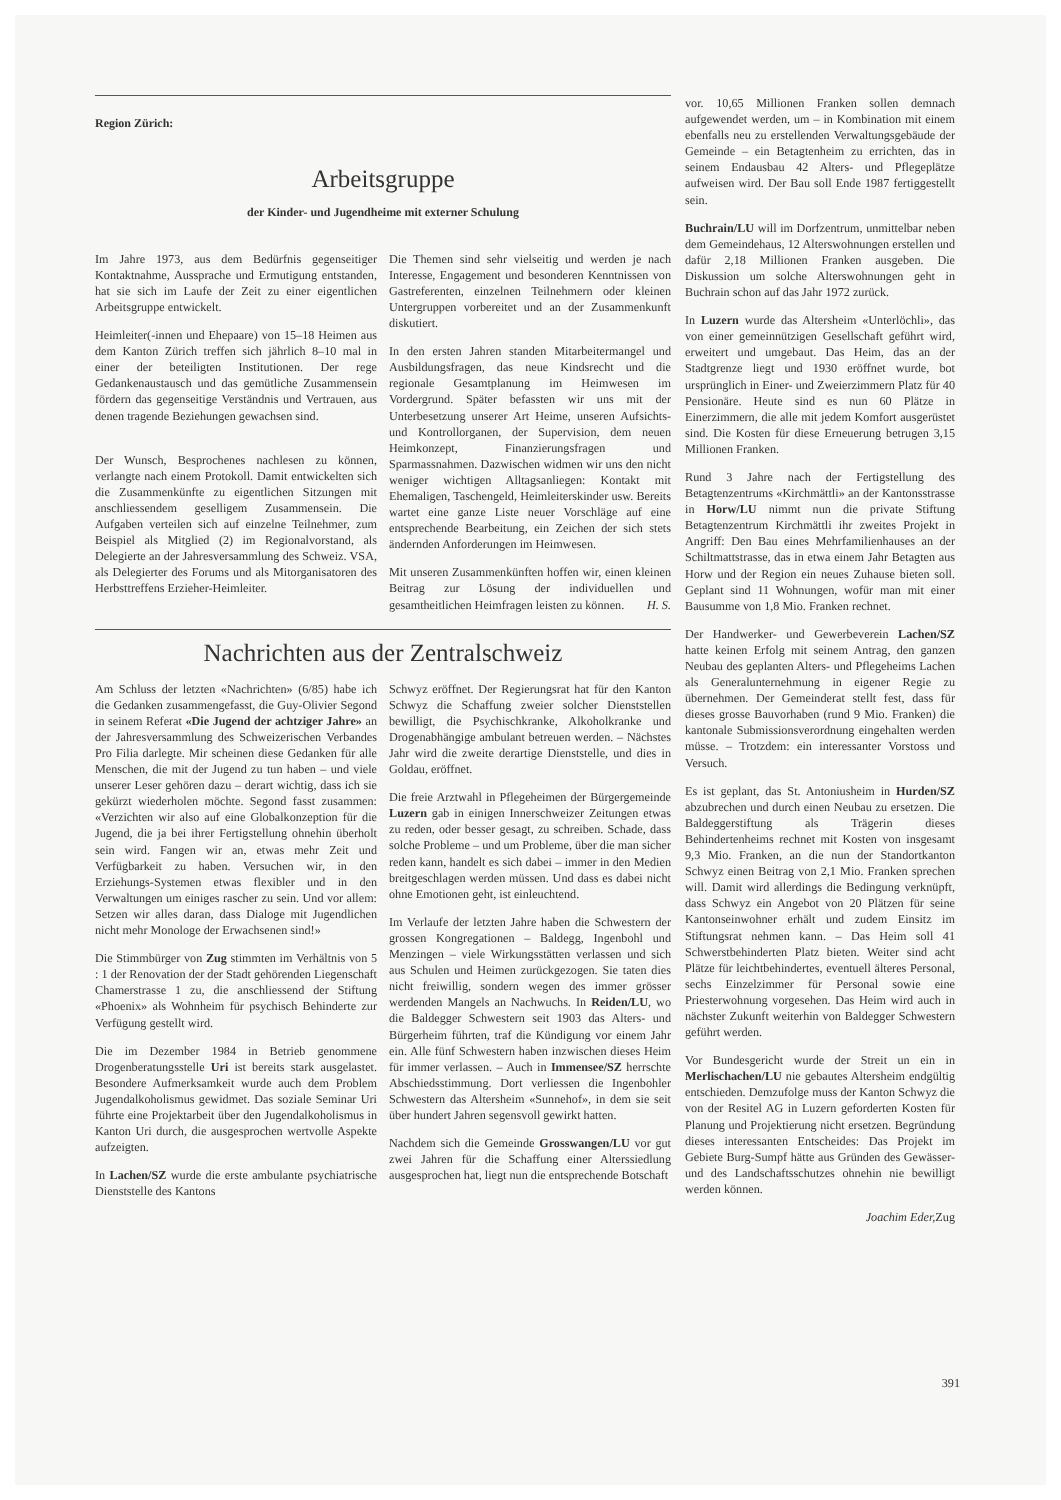Region Zürich:
Arbeitsgruppe
der Kinder- und Jugendheime mit externer Schulung
Im Jahre 1973, aus dem Bedürfnis gegenseitiger Kontaktnahme, Aussprache und Ermutigung entstanden, hat sie sich im Laufe der Zeit zu einer eigentlichen Arbeitsgruppe entwickelt.
Heimleiter(-innen und Ehepaare) von 15–18 Heimen aus dem Kanton Zürich treffen sich jährlich 8–10 mal in einer der beteiligten Institutionen. Der rege Gedankenaustausch und das gemütliche Zusammensein fördern das gegenseitige Verständnis und Vertrauen, aus denen tragende Beziehungen gewachsen sind.
Der Wunsch, Besprochenes nachlesen zu können, verlangte nach einem Protokoll. Damit entwickelten sich die Zusammenkünfte zu eigentlichen Sitzungen mit anschliessendem geselligem Zusammensein. Die Aufgaben verteilen sich auf einzelne Teilnehmer, zum Beispiel als Mitglied (2) im Regionalvorstand, als Delegierte an der Jahresversammlung des Schweiz. VSA, als Delegierter des Forums und als Mitorganisatoren des Herbsttreffens Erzieher-Heimleiter.
Die Themen sind sehr vielseitig und werden je nach Interesse, Engagement und besonderen Kenntnissen von Gastreferenten, einzelnen Teilnehmern oder kleinen Untergruppen vorbereitet und an der Zusammenkunft diskutiert.
In den ersten Jahren standen Mitarbeitermangel und Ausbildungsfragen, das neue Kindsrecht und die regionale Gesamtplanung im Heimwesen im Vordergrund. Später befassten wir uns mit der Unterbesetzung unserer Art Heime, unseren Aufsichts- und Kontrollorganen, der Supervision, dem neuen Heimkonzept, Finanzierungsfragen und Sparmassnahmen. Dazwischen widmen wir uns den nicht weniger wichtigen Alltagsanliegen: Kontakt mit Ehemaligen, Taschengeld, Heimleiterskinder usw. Bereits wartet eine ganze Liste neuer Vorschläge auf eine entsprechende Bearbeitung, ein Zeichen der sich stets ändernden Anforderungen im Heimwesen.
Mit unseren Zusammenkünften hoffen wir, einen kleinen Beitrag zur Lösung der individuellen und gesamtheitlichen Heimfragen leisten zu können. H. S.
Nachrichten aus der Zentralschweiz
Am Schluss der letzten «Nachrichten» (6/85) habe ich die Gedanken zusammengefasst, die Guy-Olivier Segond in seinem Referat «Die Jugend der achtziger Jahre» an der Jahresversammlung des Schweizerischen Verbandes Pro Filia darlegte. Mir scheinen diese Gedanken für alle Menschen, die mit der Jugend zu tun haben – und viele unserer Leser gehören dazu – derart wichtig, dass ich sie gekürzt wiederholen möchte. Segond fasst zusammen: «Verzichten wir also auf eine Globalkonzeption für die Jugend, die ja bei ihrer Fertigstellung ohnehin überholt sein wird. Fangen wir an, etwas mehr Zeit und Verfügbarkeit zu haben. Versuchen wir, in den Erziehungs-Systemen etwas flexibler und in den Verwaltungen um einiges rascher zu sein. Und vor allem: Setzen wir alles daran, dass Dialoge mit Jugendlichen nicht mehr Monologe der Erwachsenen sind!»
Die Stimmbürger von Zug stimmten im Verhältnis von 5 : 1 der Renovation der der Stadt gehörenden Liegenschaft Chamerstrasse 1 zu, die anschliessend der Stiftung «Phoenix» als Wohnheim für psychisch Behinderte zur Verfügung gestellt wird.
Die im Dezember 1984 in Betrieb genommene Drogenberatungsstelle Uri ist bereits stark ausgelastet. Besondere Aufmerksamkeit wurde auch dem Problem Jugendalkoholismus gewidmet. Das soziale Seminar Uri führte eine Projektarbeit über den Jugendalkoholismus in Kanton Uri durch, die ausgesprochen wertvolle Aspekte aufzeigten.
In Lachen/SZ wurde die erste ambulante psychiatrische Dienststelle des Kantons
Schwyz eröffnet. Der Regierungsrat hat für den Kanton Schwyz die Schaffung zweier solcher Dienststellen bewilligt, die Psychischkranke, Alkoholkranke und Drogenabhängige ambulant betreuen werden. – Nächstes Jahr wird die zweite derartige Dienststelle, und dies in Goldau, eröffnet.
Die freie Arztwahl in Pflegeheimen der Bürgergemeinde Luzern gab in einigen Innerschweizer Zeitungen etwas zu reden, oder besser gesagt, zu schreiben. Schade, dass solche Probleme – und um Probleme, über die man sicher reden kann, handelt es sich dabei – immer in den Medien breitgeschlagen werden müssen. Und dass es dabei nicht ohne Emotionen geht, ist einleuchtend.
Im Verlaufe der letzten Jahre haben die Schwestern der grossen Kongregationen – Baldegg, Ingenbohl und Menzingen – viele Wirkungsstätten verlassen und sich aus Schulen und Heimen zurückgezogen. Sie taten dies nicht freiwillig, sondern wegen des immer grösser werdenden Mangels an Nachwuchs. In Reiden/LU, wo die Baldegger Schwestern seit 1903 das Alters- und Bürgerheim führten, traf die Kündigung vor einem Jahr ein. Alle fünf Schwestern haben inzwischen dieses Heim für immer verlassen. – Auch in Immensee/SZ herrschte Abschiedsstimmung. Dort verliessen die Ingenbohler Schwestern das Altersheim «Sunnehof», in dem sie seit über hundert Jahren segensvoll gewirkt hatten.
Nachdem sich die Gemeinde Grosswangen/LU vor gut zwei Jahren für die Schaffung einer Alterssiedlung ausgesprochen hat, liegt nun die entsprechende Botschaft
vor. 10,65 Millionen Franken sollen demnach aufgewendet werden, um – in Kombination mit einem ebenfalls neu zu erstellenden Verwaltungsgebäude der Gemeinde – ein Betagtenheim zu errichten, das in seinem Endausbau 42 Alters- und Pflegeplätze aufweisen wird. Der Bau soll Ende 1987 fertiggestellt sein.
Buchrain/LU will im Dorfzentrum, unmittelbar neben dem Gemeindehaus, 12 Alterswohnungen erstellen und dafür 2,18 Millionen Franken ausgeben. Die Diskussion um solche Alterswohnungen geht in Buchrain schon auf das Jahr 1972 zurück.
In Luzern wurde das Altersheim «Unterlöchli», das von einer gemeinnützigen Gesellschaft geführt wird, erweitert und umgebaut. Das Heim, das an der Stadtgrenze liegt und 1930 eröffnet wurde, bot ursprünglich in Einer- und Zweierzimmern Platz für 40 Pensionäre. Heute sind es nun 60 Plätze in Einerzimmern, die alle mit jedem Komfort ausgerüstet sind. Die Kosten für diese Erneuerung betrugen 3,15 Millionen Franken.
Rund 3 Jahre nach der Fertigstellung des Betagtenzentrums «Kirchmättli» an der Kantonsstrasse in Horw/LU nimmt nun die private Stiftung Betagtenzentrum Kirchmättli ihr zweites Projekt in Angriff: Den Bau eines Mehrfamilienhauses an der Schiltmattstrasse, das in etwa einem Jahr Betagten aus Horw und der Region ein neues Zuhause bieten soll. Geplant sind 11 Wohnungen, wofür man mit einer Bausumme von 1,8 Mio. Franken rechnet.
Der Handwerker- und Gewerbeverein Lachen/SZ hatte keinen Erfolg mit seinem Antrag, den ganzen Neubau des geplanten Alters- und Pflegeheims Lachen als Generalunternehmung in eigener Regie zu übernehmen. Der Gemeinderat stellt fest, dass für dieses grosse Bauvorhaben (rund 9 Mio. Franken) die kantonale Submissionsverordnung eingehalten werden müsse. – Trotzdem: ein interessanter Vorstoss und Versuch.
Es ist geplant, das St. Antoniusheim in Hurden/SZ abzubrechen und durch einen Neubau zu ersetzen. Die Baldeggerstiftung als Trägerin dieses Behindertenheims rechnet mit Kosten von insgesamt 9,3 Mio. Franken, an die nun der Standortkanton Schwyz einen Beitrag von 2,1 Mio. Franken sprechen will. Damit wird allerdings die Bedingung verknüpft, dass Schwyz ein Angebot von 20 Plätzen für seine Kantonseinwohner erhält und zudem Einsitz im Stiftungsrat nehmen kann. – Das Heim soll 41 Schwerstbehinderten Platz bieten. Weiter sind acht Plätze für leichtbehindertes, eventuell älteres Personal, sechs Einzelzimmer für Personal sowie eine Priesterwohnung vorgesehen. Das Heim wird auch in nächster Zukunft weiterhin von Baldegger Schwestern geführt werden.
Vor Bundesgericht wurde der Streit un ein in Merlischachen/LU nie gebautes Altersheim endgültig entschieden. Demzufolge muss der Kanton Schwyz die von der Resitel AG in Luzern geforderten Kosten für Planung und Projektierung nicht ersetzen. Begründung dieses interessanten Entscheides: Das Projekt im Gebiete Burg-Sumpf hätte aus Gründen des Gewässer- und des Landschaftsschutzes ohnehin nie bewilligt werden können.
Joachim Eder, Zug
391